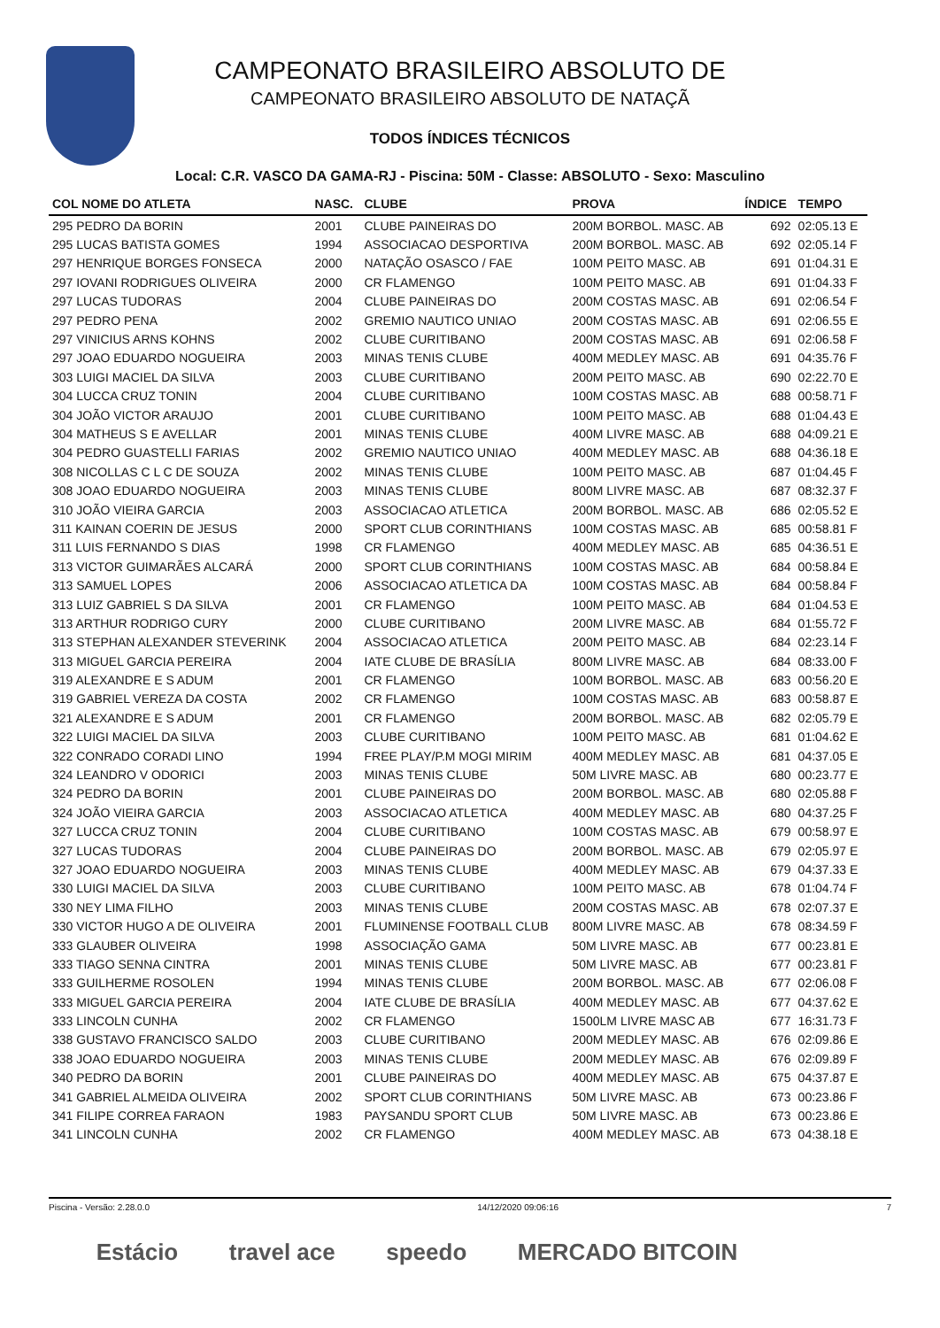CAMPEONATO BRASILEIRO ABSOLUTO DE
CAMPEONATO BRASILEIRO ABSOLUTO DE NATAÇÃ
TODOS ÍNDICES TÉCNICOS
Local: C.R. VASCO DA GAMA-RJ - Piscina: 50M - Classe: ABSOLUTO - Sexo: Masculino
| COL NOME DO ATLETA | NASC. | CLUBE | PROVA | ÍNDICE | TEMPO |
| --- | --- | --- | --- | --- | --- |
| 295 PEDRO DA BORIN | 2001 | CLUBE PAINEIRAS DO | 200M BORBOL. MASC. AB | 692 | 02:05.13 E |
| 295 LUCAS BATISTA GOMES | 1994 | ASSOCIACAO DESPORTIVA | 200M BORBOL. MASC. AB | 692 | 02:05.14 F |
| 297 HENRIQUE BORGES FONSECA | 2000 | NATAÇÃO OSASCO / FAE | 100M PEITO MASC. AB | 691 | 01:04.31 E |
| 297 IOVANI RODRIGUES OLIVEIRA | 2000 | CR FLAMENGO | 100M PEITO MASC. AB | 691 | 01:04.33 F |
| 297 LUCAS TUDORAS | 2004 | CLUBE PAINEIRAS DO | 200M COSTAS MASC. AB | 691 | 02:06.54 F |
| 297 PEDRO PENA | 2002 | GREMIO NAUTICO UNIAO | 200M COSTAS MASC. AB | 691 | 02:06.55 E |
| 297 VINICIUS ARNS KOHNS | 2002 | CLUBE CURITIBANO | 200M COSTAS MASC. AB | 691 | 02:06.58 F |
| 297 JOAO EDUARDO NOGUEIRA | 2003 | MINAS TENIS CLUBE | 400M MEDLEY MASC. AB | 691 | 04:35.76 F |
| 303 LUIGI MACIEL DA SILVA | 2003 | CLUBE CURITIBANO | 200M PEITO MASC. AB | 690 | 02:22.70 E |
| 304 LUCCA CRUZ TONIN | 2004 | CLUBE CURITIBANO | 100M COSTAS MASC. AB | 688 | 00:58.71 F |
| 304 JOÃO VICTOR ARAUJO | 2001 | CLUBE CURITIBANO | 100M PEITO MASC. AB | 688 | 01:04.43 E |
| 304 MATHEUS S E AVELLAR | 2001 | MINAS TENIS CLUBE | 400M LIVRE MASC. AB | 688 | 04:09.21 E |
| 304 PEDRO GUASTELLI FARIAS | 2002 | GREMIO NAUTICO UNIAO | 400M MEDLEY MASC. AB | 688 | 04:36.18 E |
| 308 NICOLLAS C L C DE SOUZA | 2002 | MINAS TENIS CLUBE | 100M PEITO MASC. AB | 687 | 01:04.45 F |
| 308 JOAO EDUARDO NOGUEIRA | 2003 | MINAS TENIS CLUBE | 800M LIVRE MASC. AB | 687 | 08:32.37 F |
| 310 JOÃO VIEIRA GARCIA | 2003 | ASSOCIACAO ATLETICA | 200M BORBOL. MASC. AB | 686 | 02:05.52 E |
| 311 KAINAN COERIN DE JESUS | 2000 | SPORT CLUB CORINTHIANS | 100M COSTAS MASC. AB | 685 | 00:58.81 F |
| 311 LUIS FERNANDO S DIAS | 1998 | CR FLAMENGO | 400M MEDLEY MASC. AB | 685 | 04:36.51 E |
| 313 VICTOR GUIMARÃES ALCARÁ | 2000 | SPORT CLUB CORINTHIANS | 100M COSTAS MASC. AB | 684 | 00:58.84 E |
| 313 SAMUEL LOPES | 2006 | ASSOCIACAO ATLETICA DA | 100M COSTAS MASC. AB | 684 | 00:58.84 F |
| 313 LUIZ GABRIEL S DA SILVA | 2001 | CR FLAMENGO | 100M PEITO MASC. AB | 684 | 01:04.53 E |
| 313 ARTHUR RODRIGO CURY | 2000 | CLUBE CURITIBANO | 200M LIVRE MASC. AB | 684 | 01:55.72 F |
| 313 STEPHAN ALEXANDER STEVERINK | 2004 | ASSOCIACAO ATLETICA | 200M PEITO MASC. AB | 684 | 02:23.14 F |
| 313 MIGUEL GARCIA PEREIRA | 2004 | IATE CLUBE DE BRASÍLIA | 800M LIVRE MASC. AB | 684 | 08:33.00 F |
| 319 ALEXANDRE E S ADUM | 2001 | CR FLAMENGO | 100M BORBOL. MASC. AB | 683 | 00:56.20 E |
| 319 GABRIEL VEREZA DA COSTA | 2002 | CR FLAMENGO | 100M COSTAS MASC. AB | 683 | 00:58.87 E |
| 321 ALEXANDRE E S ADUM | 2001 | CR FLAMENGO | 200M BORBOL. MASC. AB | 682 | 02:05.79 E |
| 322 LUIGI MACIEL DA SILVA | 2003 | CLUBE CURITIBANO | 100M PEITO MASC. AB | 681 | 01:04.62 E |
| 322 CONRADO CORADI LINO | 1994 | FREE PLAY/P.M MOGI MIRIM | 400M MEDLEY MASC. AB | 681 | 04:37.05 E |
| 324 LEANDRO V ODORICI | 2003 | MINAS TENIS CLUBE | 50M LIVRE MASC. AB | 680 | 00:23.77 E |
| 324 PEDRO DA BORIN | 2001 | CLUBE PAINEIRAS DO | 200M BORBOL. MASC. AB | 680 | 02:05.88 F |
| 324 JOÃO VIEIRA GARCIA | 2003 | ASSOCIACAO ATLETICA | 400M MEDLEY MASC. AB | 680 | 04:37.25 F |
| 327 LUCCA CRUZ TONIN | 2004 | CLUBE CURITIBANO | 100M COSTAS MASC. AB | 679 | 00:58.97 E |
| 327 LUCAS TUDORAS | 2004 | CLUBE PAINEIRAS DO | 200M BORBOL. MASC. AB | 679 | 02:05.97 E |
| 327 JOAO EDUARDO NOGUEIRA | 2003 | MINAS TENIS CLUBE | 400M MEDLEY MASC. AB | 679 | 04:37.33 E |
| 330 LUIGI MACIEL DA SILVA | 2003 | CLUBE CURITIBANO | 100M PEITO MASC. AB | 678 | 01:04.74 F |
| 330 NEY LIMA FILHO | 2003 | MINAS TENIS CLUBE | 200M COSTAS MASC. AB | 678 | 02:07.37 E |
| 330 VICTOR HUGO A DE OLIVEIRA | 2001 | FLUMINENSE FOOTBALL CLUB | 800M LIVRE MASC. AB | 678 | 08:34.59 F |
| 333 GLAUBER OLIVEIRA | 1998 | ASSOCIAÇÃO GAMA | 50M LIVRE MASC. AB | 677 | 00:23.81 E |
| 333 TIAGO SENNA CINTRA | 2001 | MINAS TENIS CLUBE | 50M LIVRE MASC. AB | 677 | 00:23.81 F |
| 333 GUILHERME ROSOLEN | 1994 | MINAS TENIS CLUBE | 200M BORBOL. MASC. AB | 677 | 02:06.08 F |
| 333 MIGUEL GARCIA PEREIRA | 2004 | IATE CLUBE DE BRASÍLIA | 400M MEDLEY MASC. AB | 677 | 04:37.62 E |
| 333 LINCOLN CUNHA | 2002 | CR FLAMENGO | 1500LM LIVRE MASC AB | 677 | 16:31.73 F |
| 338 GUSTAVO FRANCISCO SALDO | 2003 | CLUBE CURITIBANO | 200M MEDLEY MASC. AB | 676 | 02:09.86 E |
| 338 JOAO EDUARDO NOGUEIRA | 2003 | MINAS TENIS CLUBE | 200M MEDLEY MASC. AB | 676 | 02:09.89 F |
| 340 PEDRO DA BORIN | 2001 | CLUBE PAINEIRAS DO | 400M MEDLEY MASC. AB | 675 | 04:37.87 E |
| 341 GABRIEL ALMEIDA OLIVEIRA | 2002 | SPORT CLUB CORINTHIANS | 50M LIVRE MASC. AB | 673 | 00:23.86 F |
| 341 FILIPE CORREA FARAON | 1983 | PAYSANDU SPORT CLUB | 50M LIVRE MASC. AB | 673 | 00:23.86 E |
| 341 LINCOLN CUNHA | 2002 | CR FLAMENGO | 400M MEDLEY MASC. AB | 673 | 04:38.18 E |
Piscina - Versão: 2.28.0.0 14/12/2020 09:06:16 7
Estácio travel ace speedo MERCADO BITCOIN